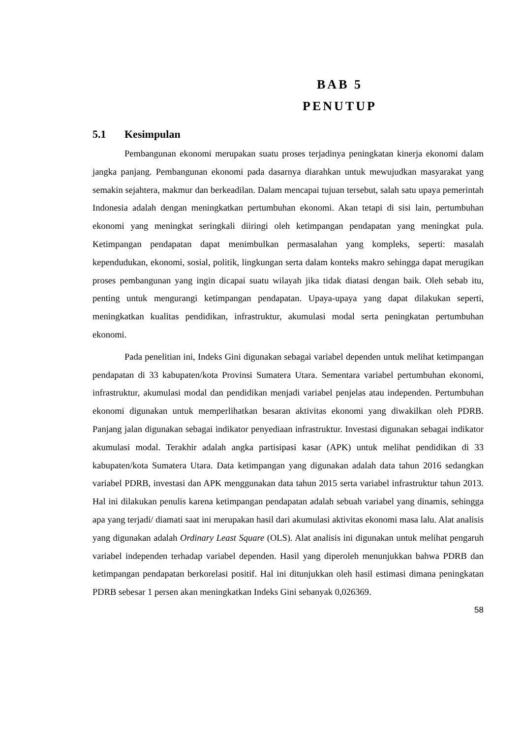BAB 5
PENUTUP
5.1 Kesimpulan
Pembangunan ekonomi merupakan suatu proses terjadinya peningkatan kinerja ekonomi dalam jangka panjang. Pembangunan ekonomi pada dasarnya diarahkan untuk mewujudkan masyarakat yang semakin sejahtera, makmur dan berkeadilan. Dalam mencapai tujuan tersebut, salah satu upaya pemerintah Indonesia adalah dengan meningkatkan pertumbuhan ekonomi. Akan tetapi di sisi lain, pertumbuhan ekonomi yang meningkat seringkali diiringi oleh ketimpangan pendapatan yang meningkat pula. Ketimpangan pendapatan dapat menimbulkan permasalahan yang kompleks, seperti: masalah kependudukan, ekonomi, sosial, politik, lingkungan serta dalam konteks makro sehingga dapat merugikan proses pembangunan yang ingin dicapai suatu wilayah jika tidak diatasi dengan baik. Oleh sebab itu, penting untuk mengurangi ketimpangan pendapatan. Upaya-upaya yang dapat dilakukan seperti, meningkatkan kualitas pendidikan, infrastruktur, akumulasi modal serta peningkatan pertumbuhan ekonomi.
Pada penelitian ini, Indeks Gini digunakan sebagai variabel dependen untuk melihat ketimpangan pendapatan di 33 kabupaten/kota Provinsi Sumatera Utara. Sementara variabel pertumbuhan ekonomi, infrastruktur, akumulasi modal dan pendidikan menjadi variabel penjelas atau independen. Pertumbuhan ekonomi digunakan untuk memperlihatkan besaran aktivitas ekonomi yang diwakilkan oleh PDRB. Panjang jalan digunakan sebagai indikator penyediaan infrastruktur. Investasi digunakan sebagai indikator akumulasi modal. Terakhir adalah angka partisipasi kasar (APK) untuk melihat pendidikan di 33 kabupaten/kota Sumatera Utara. Data ketimpangan yang digunakan adalah data tahun 2016 sedangkan variabel PDRB, investasi dan APK menggunakan data tahun 2015 serta variabel infrastruktur tahun 2013. Hal ini dilakukan penulis karena ketimpangan pendapatan adalah sebuah variabel yang dinamis, sehingga apa yang terjadi/ diamati saat ini merupakan hasil dari akumulasi aktivitas ekonomi masa lalu. Alat analisis yang digunakan adalah Ordinary Least Square (OLS). Alat analisis ini digunakan untuk melihat pengaruh variabel independen terhadap variabel dependen. Hasil yang diperoleh menunjukkan bahwa PDRB dan ketimpangan pendapatan berkorelasi positif. Hal ini ditunjukkan oleh hasil estimasi dimana peningkatan PDRB sebesar 1 persen akan meningkatkan Indeks Gini sebanyak 0,026369.
58